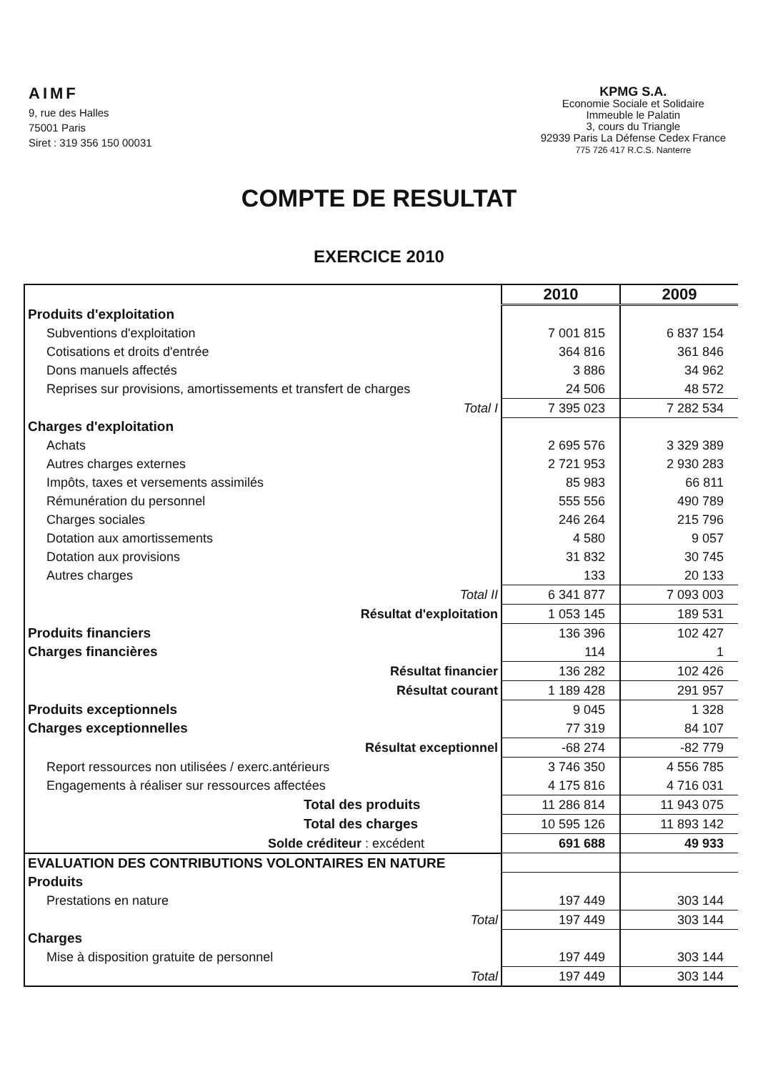AIMF
9, rue des Halles
75001 Paris
Siret : 319 356 150 00031
KPMG S.A.
Economie Sociale et Solidaire
Immeuble le Palatin
3, cours du Triangle
92939 Paris La Défense Cedex France
775 726 417 R.C.S. Nanterre
COMPTE DE RESULTAT
EXERCICE 2010
| | 2010 | 2009 |
| Produits d'exploitation | | |
| Subventions d'exploitation | 7 001 815 | 6 837 154 |
| Cotisations et droits d'entrée | 364 816 | 361 846 |
| Dons manuels affectés | 3 886 | 34 962 |
| Reprises sur provisions, amortissements et transfert de charges | 24 506 | 48 572 |
| Total I | 7 395 023 | 7 282 534 |
| Charges d'exploitation | | |
| Achats | 2 695 576 | 3 329 389 |
| Autres charges externes | 2 721 953 | 2 930 283 |
| Impôts, taxes et versements assimilés | 85 983 | 66 811 |
| Rémunération du personnel | 555 556 | 490 789 |
| Charges sociales | 246 264 | 215 796 |
| Dotation aux amortissements | 4 580 | 9 057 |
| Dotation aux provisions | 31 832 | 30 745 |
| Autres charges | 133 | 20 133 |
| Total II | 6 341 877 | 7 093 003 |
| Résultat d'exploitation | 1 053 145 | 189 531 |
| Produits financiers | 136 396 | 102 427 |
| Charges financières | 114 | 1 |
| Résultat financier | 136 282 | 102 426 |
| Résultat courant | 1 189 428 | 291 957 |
| Produits exceptionnels | 9 045 | 1 328 |
| Charges exceptionnelles | 77 319 | 84 107 |
| Résultat exceptionnel | -68 274 | -82 779 |
| Report ressources non utilisées / exerc.antérieurs | 3 746 350 | 4 556 785 |
| Engagements à réaliser sur ressources affectées | 4 175 816 | 4 716 031 |
| Total des produits | 11 286 814 | 11 943 075 |
| Total des charges | 10 595 126 | 11 893 142 |
| Solde créditeur : excédent | 691 688 | 49 933 |
| EVALUATION DES CONTRIBUTIONS VOLONTAIRES EN NATURE | | |
| Produits | | |
| Prestations en nature | 197 449 | 303 144 |
| Total | 197 449 | 303 144 |
| Charges | | |
| Mise à disposition gratuite de personnel | 197 449 | 303 144 |
| Total | 197 449 | 303 144 |